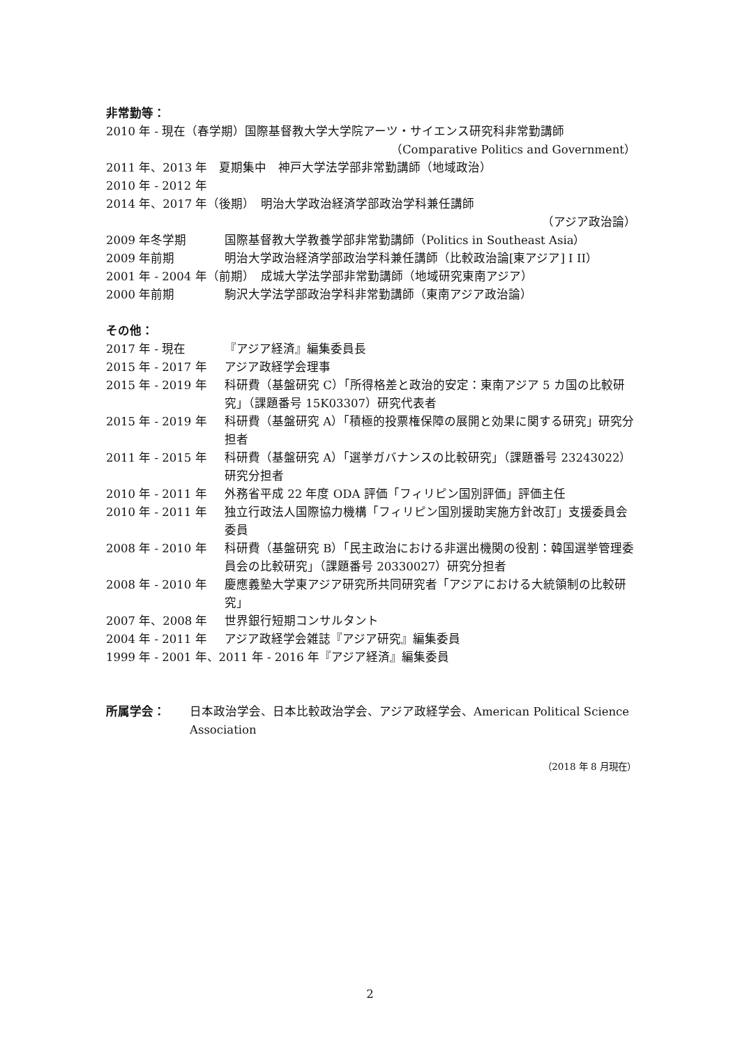非常勤等：
2010 年 - 現在（春学期）国際基督教大学大学院アーツ・サイエンス研究科非常勤講師
（Comparative Politics and Government）
2011 年、2013 年　夏期集中　神戸大学法学部非常勤講師（地域政治）
2010 年 - 2012 年
2014 年、2017 年（後期）　明治大学政治経済学部政治学科兼任講師
（アジア政治論）
2009 年冬学期 国際基督教大学教養学部非常勤講師（Politics in Southeast Asia）
2009 年前期 明治大学政治経済学部政治学科兼任講師（比較政治論[東アジア] I II）
2001 年 - 2004 年（前期）　成城大学法学部非常勤講師（地域研究東南アジア）
2000 年前期 駒沢大学法学部政治学科非常勤講師（東南アジア政治論）
その他：
2017 年 - 現在 『アジア経済』編集委員長
2015 年 - 2017 年 アジア政経学会理事
2015 年 - 2019 年 科研費（基盤研究 C）「所得格差と政治的安定：東南アジア 5 カ国の比較研究」（課題番号 15K03307）研究代表者
2015 年 - 2019 年 科研費（基盤研究 A）「積極的投票権保障の展開と効果に関する研究」研究分担者
2011 年 - 2015 年 科研費（基盤研究 A）「選挙ガバナンスの比較研究」（課題番号 23243022）研究分担者
2010 年 - 2011 年 外務省平成 22 年度 ODA 評価「フィリピン国別評価」評価主任
2010 年 - 2011 年 独立行政法人国際協力機構「フィリピン国別援助実施方針改訂」支援委員会委員
2008 年 - 2010 年 科研費（基盤研究 B）「民主政治における非選出機関の役割：韓国選挙管理委員会の比較研究」（課題番号 20330027）研究分担者
2008 年 - 2010 年 慶應義塾大学東アジア研究所共同研究者「アジアにおける大統領制の比較研究」
2007 年、2008 年 世界銀行短期コンサルタント
2004 年 - 2011 年 アジア政経学会雑誌『アジア研究』編集委員
1999 年 - 2001 年、2011 年 - 2016 年『アジア経済』編集委員
所属学会： 日本政治学会、日本比較政治学会、アジア政経学会、American Political Science Association
（2018 年 8 月現在）
2